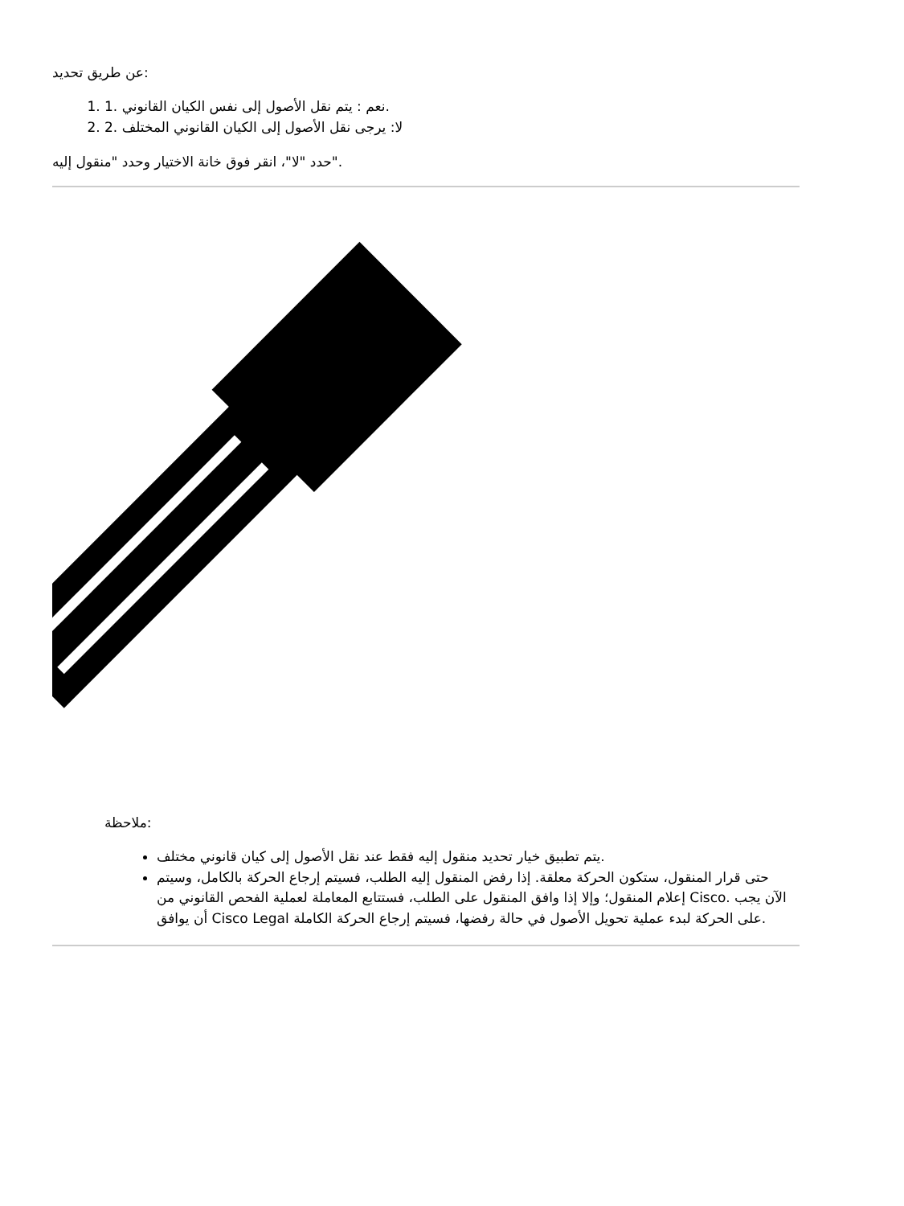عن طريق تحديد:
1. 1. نعم : يتم نقل الأصول إلى نفس الكيان القانوني.
2. 2. لا: يرجى نقل الأصول إلى الكيان القانوني المختلف
حدد "لا"، انقر فوق خانة الاختيار وحدد "منقول إليه".
ملاحظة:
يتم تطبيق خيار تحديد منقول إليه فقط عند نقل الأصول إلى كيان قانوني مختلف.
حتى قرار المنقول، ستكون الحركة معلقة. إذا رفض المنقول إليه الطلب، فسيتم إرجاع الحركة بالكامل، وسيتم إعلام المنقول؛ وإلا إذا وافق المنقول على الطلب، فستتابع المعاملة لعملية الفحص القانوني من Cisco. الآن يجب أن يوافق Cisco Legal على الحركة لبدء عملية تحويل الأصول في حالة رفضها، فسيتم إرجاع الحركة الكاملة.